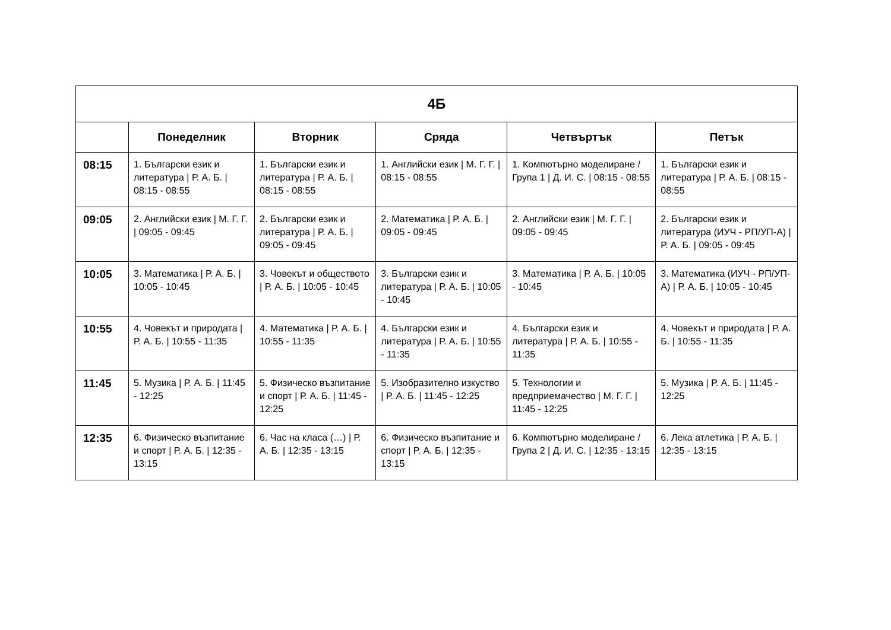| 4Б | | | | | |
| --- | --- | --- | --- | --- | --- |
| | Понеделник | Вторник | Сряда | Четвъртък | Петък |
| 08:15 | 1. Български език и литература / Р. А. Б. / 08:15 - 08:55 | 1. Български език и литература / Р. А. Б. / 08:15 - 08:55 | 1. Английски език / М. Г. Г. / 08:15 - 08:55 | 1. Компютърно моделиране / Група 1 / Д. И. С. / 08:15 - 08:55 | 1. Български език и литература / Р. А. Б. / 08:15 - 08:55 |
| 09:05 | 2. Английски език / М. Г. Г. / 09:05 - 09:45 | 2. Български език и литература / Р. А. Б. / 09:05 - 09:45 | 2. Математика / Р. А. Б. / 09:05 - 09:45 | 2. Английски език / М. Г. Г. / 09:05 - 09:45 | 2. Български език и литература (ИУЧ - РП/УП-А) / Р. А. Б. / 09:05 - 09:45 |
| 10:05 | 3. Математика / Р. А. Б. / 10:05 - 10:45 | 3. Човекът и обществото / Р. А. Б. / 10:05 - 10:45 | 3. Български език и литература / Р. А. Б. / 10:05 - 10:45 | 3. Математика / Р. А. Б. / 10:05 - 10:45 | 3. Математика (ИУЧ - РП/УП-А) / Р. А. Б. / 10:05 - 10:45 |
| 10:55 | 4. Човекът и природата / Р. А. Б. / 10:55 - 11:35 | 4. Математика / Р. А. Б. / 10:55 - 11:35 | 4. Български език и литература / Р. А. Б. / 10:55 - 11:35 | 4. Български език и литература / Р. А. Б. / 10:55 - 11:35 | 4. Човекът и природата / Р. А. Б. / 10:55 - 11:35 |
| 11:45 | 5. Музика / Р. А. Б. / 11:45 - 12:25 | 5. Физическо възпитание и спорт / Р. А. Б. / 11:45 - 12:25 | 5. Изобразително изкуство / Р. А. Б. / 11:45 - 12:25 | 5. Технологии и предприемачество / М. Г. Г. / 11:45 - 12:25 | 5. Музика / Р. А. Б. / 11:45 - 12:25 |
| 12:35 | 6. Физическо възпитание и спорт / Р. А. Б. / 12:35 - 13:15 | 6. Час на класа (…) / Р. А. Б. / 12:35 - 13:15 | 6. Физическо възпитание и спорт / Р. А. Б. / 12:35 - 13:15 | 6. Компютърно моделиране / Група 2 / Д. И. С. / 12:35 - 13:15 | 6. Лека атлетика / Р. А. Б. / 12:35 - 13:15 |